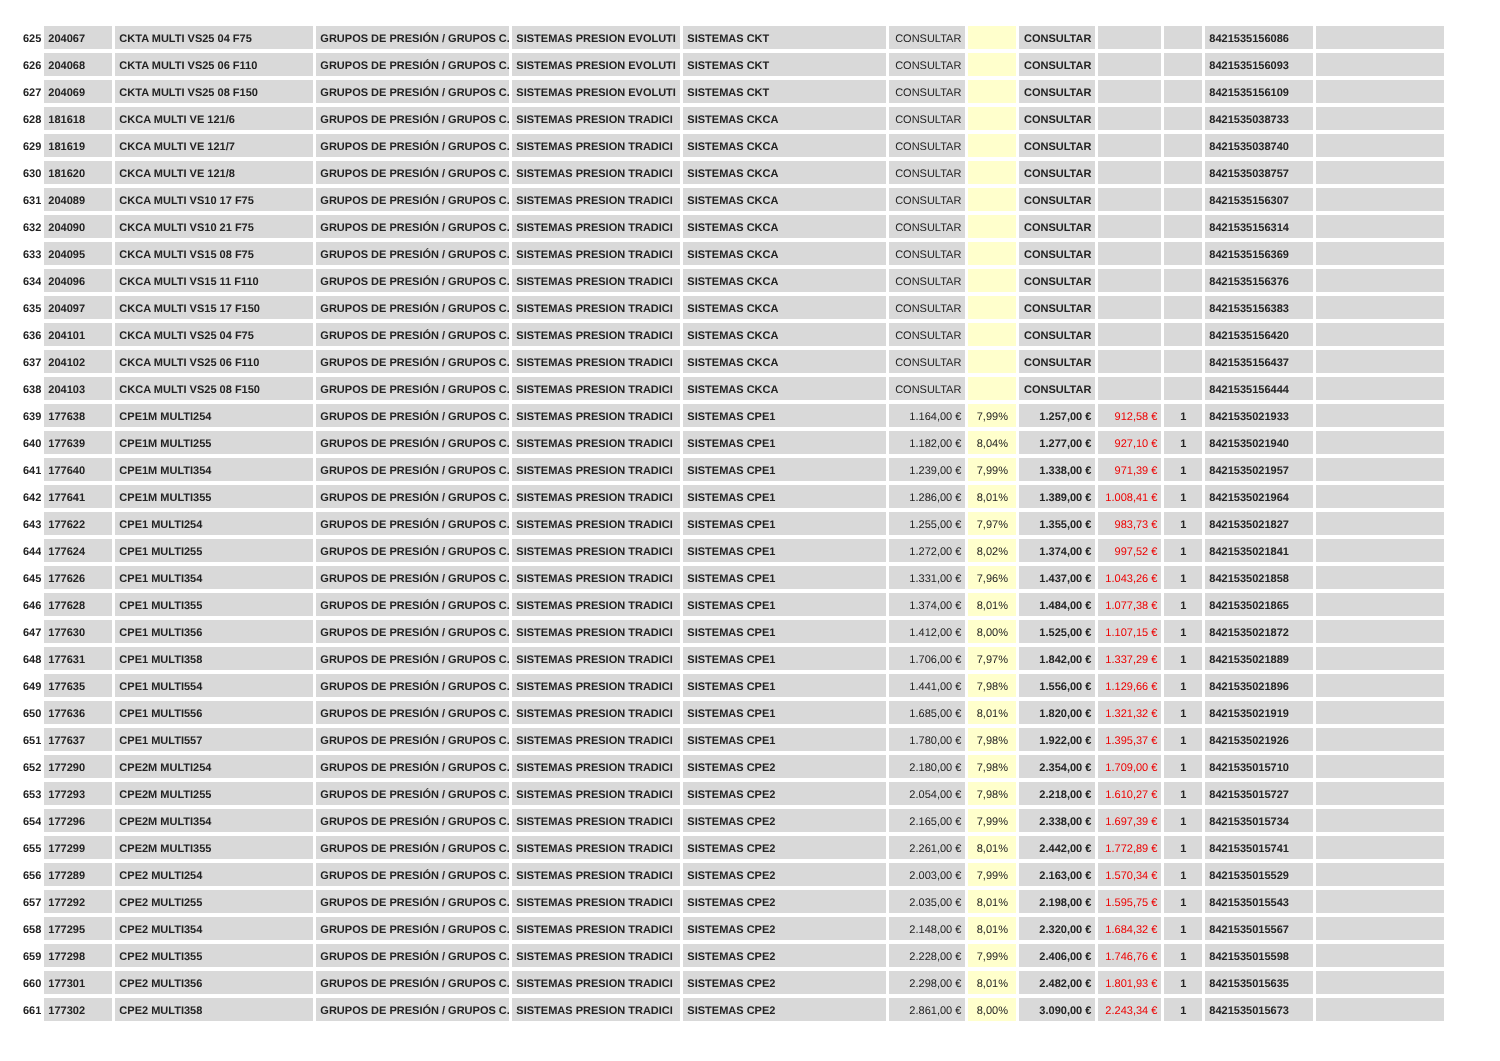| 625 | 204067 | CKTA MULTI VS25 04 F75 | GRUPOS DE PRESIÓN / GRUPOS C. | SISTEMAS PRESION EVOLUTI | SISTEMAS CKT | CONSULTAR | | CONSULTAR | | | 8421535156086 | |
| 626 | 204068 | CKTA MULTI VS25 06 F110 | GRUPOS DE PRESIÓN / GRUPOS C. | SISTEMAS PRESION EVOLUTI | SISTEMAS CKT | CONSULTAR | | CONSULTAR | | | 8421535156093 | |
| 627 | 204069 | CKTA MULTI VS25 08 F150 | GRUPOS DE PRESIÓN / GRUPOS C. | SISTEMAS PRESION EVOLUTI | SISTEMAS CKT | CONSULTAR | | CONSULTAR | | | 8421535156109 | |
| 628 | 181618 | CKCA MULTI VE 121/6 | GRUPOS DE PRESIÓN / GRUPOS C. | SISTEMAS PRESION TRADICI | SISTEMAS CKCA | CONSULTAR | | CONSULTAR | | | 8421535038733 | |
| 629 | 181619 | CKCA MULTI VE 121/7 | GRUPOS DE PRESIÓN / GRUPOS C. | SISTEMAS PRESION TRADICI | SISTEMAS CKCA | CONSULTAR | | CONSULTAR | | | 8421535038740 | |
| 630 | 181620 | CKCA MULTI VE 121/8 | GRUPOS DE PRESIÓN / GRUPOS C. | SISTEMAS PRESION TRADICI | SISTEMAS CKCA | CONSULTAR | | CONSULTAR | | | 8421535038757 | |
| 631 | 204089 | CKCA MULTI VS10 17 F75 | GRUPOS DE PRESIÓN / GRUPOS C. | SISTEMAS PRESION TRADICI | SISTEMAS CKCA | CONSULTAR | | CONSULTAR | | | 8421535156307 | |
| 632 | 204090 | CKCA MULTI VS10 21 F75 | GRUPOS DE PRESIÓN / GRUPOS C. | SISTEMAS PRESION TRADICI | SISTEMAS CKCA | CONSULTAR | | CONSULTAR | | | 8421535156314 | |
| 633 | 204095 | CKCA MULTI VS15 08 F75 | GRUPOS DE PRESIÓN / GRUPOS C. | SISTEMAS PRESION TRADICI | SISTEMAS CKCA | CONSULTAR | | CONSULTAR | | | 8421535156369 | |
| 634 | 204096 | CKCA MULTI VS15 11 F110 | GRUPOS DE PRESIÓN / GRUPOS C. | SISTEMAS PRESION TRADICI | SISTEMAS CKCA | CONSULTAR | | CONSULTAR | | | 8421535156376 | |
| 635 | 204097 | CKCA MULTI VS15 17 F150 | GRUPOS DE PRESIÓN / GRUPOS C. | SISTEMAS PRESION TRADICI | SISTEMAS CKCA | CONSULTAR | | CONSULTAR | | | 8421535156383 | |
| 636 | 204101 | CKCA MULTI VS25 04 F75 | GRUPOS DE PRESIÓN / GRUPOS C. | SISTEMAS PRESION TRADICI | SISTEMAS CKCA | CONSULTAR | | CONSULTAR | | | 8421535156420 | |
| 637 | 204102 | CKCA MULTI VS25 06 F110 | GRUPOS DE PRESIÓN / GRUPOS C. | SISTEMAS PRESION TRADICI | SISTEMAS CKCA | CONSULTAR | | CONSULTAR | | | 8421535156437 | |
| 638 | 204103 | CKCA MULTI VS25 08 F150 | GRUPOS DE PRESIÓN / GRUPOS C. | SISTEMAS PRESION TRADICI | SISTEMAS CKCA | CONSULTAR | | CONSULTAR | | | 8421535156444 | |
| 639 | 177638 | CPE1M MULTI254 | GRUPOS DE PRESIÓN / GRUPOS C. | SISTEMAS PRESION TRADICI | SISTEMAS CPE1 | 1.164,00 € | 7,99% | 1.257,00 € | 912,58 € | 1 | 8421535021933 | |
| 640 | 177639 | CPE1M MULTI255 | GRUPOS DE PRESIÓN / GRUPOS C. | SISTEMAS PRESION TRADICI | SISTEMAS CPE1 | 1.182,00 € | 8,04% | 1.277,00 € | 927,10 € | 1 | 8421535021940 | |
| 641 | 177640 | CPE1M MULTI354 | GRUPOS DE PRESIÓN / GRUPOS C. | SISTEMAS PRESION TRADICI | SISTEMAS CPE1 | 1.239,00 € | 7,99% | 1.338,00 € | 971,39 € | 1 | 8421535021957 | |
| 642 | 177641 | CPE1M MULTI355 | GRUPOS DE PRESIÓN / GRUPOS C. | SISTEMAS PRESION TRADICI | SISTEMAS CPE1 | 1.286,00 € | 8,01% | 1.389,00 € | 1.008,41 € | 1 | 8421535021964 | |
| 643 | 177622 | CPE1 MULTI254 | GRUPOS DE PRESIÓN / GRUPOS C. | SISTEMAS PRESION TRADICI | SISTEMAS CPE1 | 1.255,00 € | 7,97% | 1.355,00 € | 983,73 € | 1 | 8421535021827 | |
| 644 | 177624 | CPE1 MULTI255 | GRUPOS DE PRESIÓN / GRUPOS C. | SISTEMAS PRESION TRADICI | SISTEMAS CPE1 | 1.272,00 € | 8,02% | 1.374,00 € | 997,52 € | 1 | 8421535021841 | |
| 645 | 177626 | CPE1 MULTI354 | GRUPOS DE PRESIÓN / GRUPOS C. | SISTEMAS PRESION TRADICI | SISTEMAS CPE1 | 1.331,00 € | 7,96% | 1.437,00 € | 1.043,26 € | 1 | 8421535021858 | |
| 646 | 177628 | CPE1 MULTI355 | GRUPOS DE PRESIÓN / GRUPOS C. | SISTEMAS PRESION TRADICI | SISTEMAS CPE1 | 1.374,00 € | 8,01% | 1.484,00 € | 1.077,38 € | 1 | 8421535021865 | |
| 647 | 177630 | CPE1 MULTI356 | GRUPOS DE PRESIÓN / GRUPOS C. | SISTEMAS PRESION TRADICI | SISTEMAS CPE1 | 1.412,00 € | 8,00% | 1.525,00 € | 1.107,15 € | 1 | 8421535021872 | |
| 648 | 177631 | CPE1 MULTI358 | GRUPOS DE PRESIÓN / GRUPOS C. | SISTEMAS PRESION TRADICI | SISTEMAS CPE1 | 1.706,00 € | 7,97% | 1.842,00 € | 1.337,29 € | 1 | 8421535021889 | |
| 649 | 177635 | CPE1 MULTI554 | GRUPOS DE PRESIÓN / GRUPOS C. | SISTEMAS PRESION TRADICI | SISTEMAS CPE1 | 1.441,00 € | 7,98% | 1.556,00 € | 1.129,66 € | 1 | 8421535021896 | |
| 650 | 177636 | CPE1 MULTI556 | GRUPOS DE PRESIÓN / GRUPOS C. | SISTEMAS PRESION TRADICI | SISTEMAS CPE1 | 1.685,00 € | 8,01% | 1.820,00 € | 1.321,32 € | 1 | 8421535021919 | |
| 651 | 177637 | CPE1 MULTI557 | GRUPOS DE PRESIÓN / GRUPOS C. | SISTEMAS PRESION TRADICI | SISTEMAS CPE1 | 1.780,00 € | 7,98% | 1.922,00 € | 1.395,37 € | 1 | 8421535021926 | |
| 652 | 177290 | CPE2M MULTI254 | GRUPOS DE PRESIÓN / GRUPOS C. | SISTEMAS PRESION TRADICI | SISTEMAS CPE2 | 2.180,00 € | 7,98% | 2.354,00 € | 1.709,00 € | 1 | 8421535015710 | |
| 653 | 177293 | CPE2M MULTI255 | GRUPOS DE PRESIÓN / GRUPOS C. | SISTEMAS PRESION TRADICI | SISTEMAS CPE2 | 2.054,00 € | 7,98% | 2.218,00 € | 1.610,27 € | 1 | 8421535015727 | |
| 654 | 177296 | CPE2M MULTI354 | GRUPOS DE PRESIÓN / GRUPOS C. | SISTEMAS PRESION TRADICI | SISTEMAS CPE2 | 2.165,00 € | 7,99% | 2.338,00 € | 1.697,39 € | 1 | 8421535015734 | |
| 655 | 177299 | CPE2M MULTI355 | GRUPOS DE PRESIÓN / GRUPOS C. | SISTEMAS PRESION TRADICI | SISTEMAS CPE2 | 2.261,00 € | 8,01% | 2.442,00 € | 1.772,89 € | 1 | 8421535015741 | |
| 656 | 177289 | CPE2 MULTI254 | GRUPOS DE PRESIÓN / GRUPOS C. | SISTEMAS PRESION TRADICI | SISTEMAS CPE2 | 2.003,00 € | 7,99% | 2.163,00 € | 1.570,34 € | 1 | 8421535015529 | |
| 657 | 177292 | CPE2 MULTI255 | GRUPOS DE PRESIÓN / GRUPOS C. | SISTEMAS PRESION TRADICI | SISTEMAS CPE2 | 2.035,00 € | 8,01% | 2.198,00 € | 1.595,75 € | 1 | 8421535015543 | |
| 658 | 177295 | CPE2 MULTI354 | GRUPOS DE PRESIÓN / GRUPOS C. | SISTEMAS PRESION TRADICI | SISTEMAS CPE2 | 2.148,00 € | 8,01% | 2.320,00 € | 1.684,32 € | 1 | 8421535015567 | |
| 659 | 177298 | CPE2 MULTI355 | GRUPOS DE PRESIÓN / GRUPOS C. | SISTEMAS PRESION TRADICI | SISTEMAS CPE2 | 2.228,00 € | 7,99% | 2.406,00 € | 1.746,76 € | 1 | 8421535015598 | |
| 660 | 177301 | CPE2 MULTI356 | GRUPOS DE PRESIÓN / GRUPOS C. | SISTEMAS PRESION TRADICI | SISTEMAS CPE2 | 2.298,00 € | 8,01% | 2.482,00 € | 1.801,93 € | 1 | 8421535015635 | |
| 661 | 177302 | CPE2 MULTI358 | GRUPOS DE PRESIÓN / GRUPOS C. | SISTEMAS PRESION TRADICI | SISTEMAS CPE2 | 2.861,00 € | 8,00% | 3.090,00 € | 2.243,34 € | 1 | 8421535015673 | |